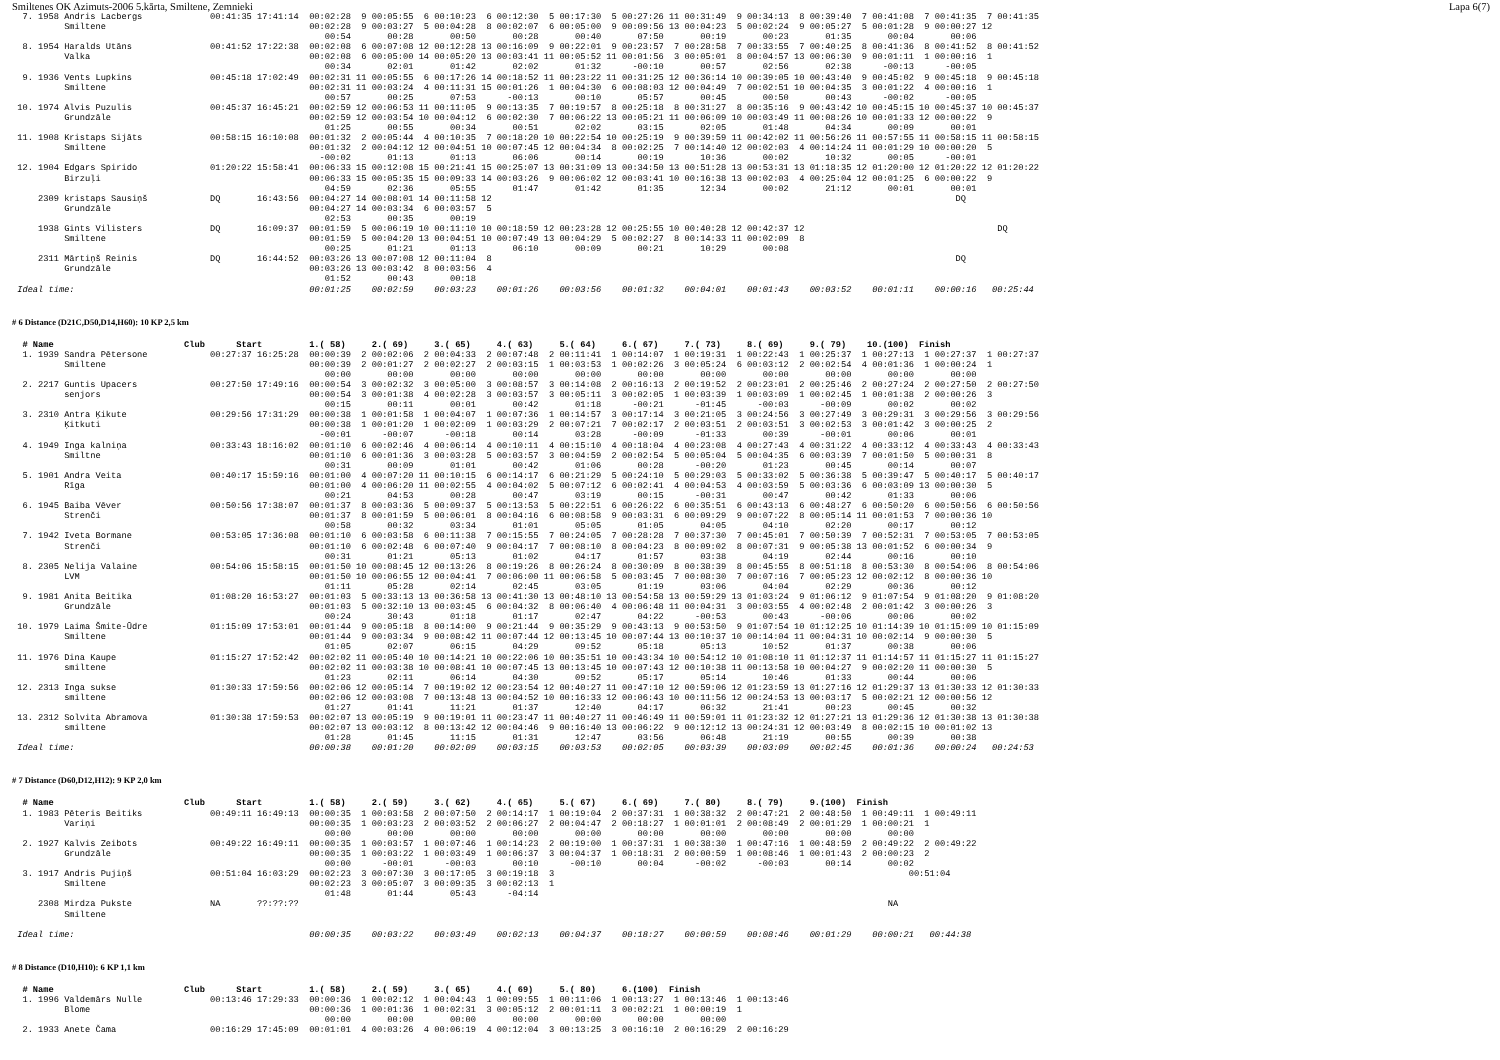Smiltenes OK Azimuts-2006 5.kārta, Smiltene, Zemnieki Lapa 6(7)
  7. 1958 Andris Lacbergs             00:41:35 17:41:14  00:02:28  9 00:05:55  6 00:10:23  6 00:12:30  5 00:17:30  5 00:27:26 11 00:31:49  9 00:34:13  8 00:39:40  7 00:41:08  7 00:41:35  7 00:41:35
          Smiltene                                       00:02:28  9 00:03:27  5 00:04:28  8 00:02:07  6 00:05:00  9 00:09:56 13 00:04:23  5 00:02:24  9 00:05:27  5 00:01:28  9 00:00:27 12
                                                            00:54       00:28       00:50       00:28       00:40       07:50       00:19       00:23       01:35       00:04       00:06
  8. 1954 Haralds Utāns               00:41:52 17:22:38  00:02:08  6 00:07:08 12 00:12:28 13 00:16:09  9 00:22:01  9 00:23:57  7 00:28:58  7 00:33:55  7 00:40:25  8 00:41:36  8 00:41:52  8 00:41:52
          Valka                                          00:02:08  6 00:05:00 14 00:05:20 13 00:03:41 11 00:05:52 11 00:01:56  3 00:05:01  8 00:04:57 13 00:06:30  9 00:01:11  1 00:00:16  1
                                                            00:34       02:01       01:42       02:02       01:32      -00:10       00:57       02:56       02:38      -00:13      -00:05
  9. 1936 Vents Lupkins               00:45:18 17:02:49  00:02:31 11 00:05:55  6 00:17:26 14 00:18:52 11 00:23:22 11 00:31:25 12 00:36:14 10 00:39:05 10 00:43:40  9 00:45:02  9 00:45:18  9 00:45:18
          Smiltene                                       00:02:31 11 00:03:24  4 00:11:31 15 00:01:26  1 00:04:30  6 00:08:03 12 00:04:49  7 00:02:51 10 00:04:35  3 00:01:22  4 00:00:16  1
                                                            00:57       00:25       07:53      -00:13       00:10       05:57       00:45       00:50       00:43      -00:02      -00:05
 10. 1974 Alvis Puzulis               00:45:37 16:45:21  00:02:59 12 00:06:53 11 00:11:05  9 00:13:35  7 00:19:57  8 00:25:18  8 00:31:27  8 00:35:16  9 00:43:42 10 00:45:15 10 00:45:37 10 00:45:37
          Grundzāle                                      00:02:59 12 00:03:54 10 00:04:12  6 00:02:30  7 00:06:22 13 00:05:21 11 00:06:09 10 00:03:49 11 00:08:26 10 00:01:33 12 00:00:22  9
                                                            01:25       00:55       00:34       00:51       02:02       03:15       02:05       01:48       04:34       00:09       00:01
 11. 1908 Kristaps Sijāts             00:58:15 16:10:08  00:01:32  2 00:05:44  4 00:10:35  7 00:18:20 10 00:22:54 10 00:25:19  9 00:39:59 11 00:42:02 11 00:56:26 11 00:57:55 11 00:58:15 11 00:58:15
          Smiltene                                       00:01:32  2 00:04:12 12 00:04:51 10 00:07:45 12 00:04:34  8 00:02:25  7 00:14:40 12 00:02:03  4 00:14:24 11 00:01:29 10 00:00:20  5
                                                           -00:02       01:13       01:13       06:06       00:14       00:19       10:36       00:02       10:32       00:05      -00:01
 12. 1904 Edgars Spirido              01:20:22 15:58:41  00:06:33 15 00:12:08 15 00:21:41 15 00:25:07 13 00:31:09 13 00:34:50 13 00:51:28 13 00:53:31 13 01:18:35 12 01:20:00 12 01:20:22 12 01:20:22
          Birzuļi                                        00:06:33 15 00:05:35 15 00:09:33 14 00:03:26  9 00:06:02 12 00:03:41 10 00:16:38 13 00:02:03  4 00:25:04 12 00:01:25  6 00:00:22  9
                                                            04:59       02:36       05:55       01:47       01:42       01:35       12:34       00:02       21:12       00:01       00:01
     2309 kristaps Sausiņš            DQ       16:43:56  00:04:27 14 00:08:01 14 00:11:58 12                                                                                         DQ
          Grundzāle                                      00:04:27 14 00:03:34  6 00:03:57  5
                                                            02:53       00:35       00:19
     1938 Gints Vilisters             DQ       16:09:37  00:01:59  5 00:06:19 10 00:11:10 10 00:18:59 12 00:23:28 12 00:25:55 10 00:40:28 12 00:42:37 12                                     DQ
          Smiltene                                       00:01:59  5 00:04:20 13 00:04:51 10 00:07:49 13 00:04:29  5 00:02:27  8 00:14:33 11 00:02:09  8
                                                            00:25       01:21       01:13       06:10       00:09       00:21       10:29       00:08
     2311 Mārtiņš Reinis              DQ       16:44:52  00:03:26 13 00:07:08 12 00:11:04  8                                                                                         DQ
          Grundzāle                                      00:03:26 13 00:03:42  8 00:03:56  4
                                                            01:52       00:43       00:18
 Ideal time:                                             00:01:25    00:02:59    00:03:23    00:01:26    00:03:56    00:01:32    00:04:01    00:01:43    00:03:52    00:01:11    00:00:16   00:25:44
# 6 Distance (D21C,D50,D14,H60): 10 KP 2,5 km
  # Name                         Club      Start         1.( 58)     2.( 69)     3.( 65)     4.( 63)     5.( 64)     6.( 67)     7.( 73)     8.( 69)     9.( 79)    10.(100)  Finish
  1. 1939 Sandra Pētersone            00:27:37 16:25:28  00:00:39  2 00:02:06  2 00:04:33  2 00:07:48  2 00:11:41  1 00:14:07  1 00:19:31  1 00:22:43  1 00:25:37  1 00:27:13  1 00:27:37  1 00:27:37
          Smiltene                                       00:00:39  2 00:01:27  2 00:02:27  2 00:03:15  1 00:03:53  1 00:02:26  3 00:05:24  6 00:03:12  2 00:02:54  4 00:01:36  1 00:00:24  1
                                                            00:00       00:00       00:00       00:00       00:00       00:00       00:00       00:00       00:00       00:00       00:00
  2. 2217 Guntis Upacers              00:27:50 17:49:16  00:00:54  3 00:02:32  3 00:05:00  3 00:08:57  3 00:14:08  2 00:16:13  2 00:19:52  2 00:23:01  2 00:25:46  2 00:27:24  2 00:27:50  2 00:27:50
          senjors                                        00:00:54  3 00:01:38  4 00:02:28  3 00:03:57  3 00:05:11  3 00:02:05  1 00:03:39  1 00:03:09  1 00:02:45  1 00:01:38  2 00:00:26  3
                                                            00:15       00:11       00:01       00:42       01:18      -00:21      -01:45      -00:03      -00:09       00:02       00:02
  3. 2310 Antra Ķikute                00:29:56 17:31:29  00:00:38  1 00:01:58  1 00:04:07  1 00:07:36  1 00:14:57  3 00:17:14  3 00:21:05  3 00:24:56  3 00:27:49  3 00:29:31  3 00:29:56  3 00:29:56
          Ķitkuti                                        00:00:38  1 00:01:20  1 00:02:09  1 00:03:29  2 00:07:21  7 00:02:17  2 00:03:51  2 00:03:51  3 00:02:53  3 00:01:42  3 00:00:25  2
                                                           -00:01      -00:07      -00:18       00:14       03:28      -00:09      -01:33       00:39      -00:01       00:06       00:01
  4. 1949 Inga kalniņa                00:33:43 18:16:02  00:01:10  6 00:02:46  4 00:06:14  4 00:10:11  4 00:15:10  4 00:18:04  4 00:23:08  4 00:27:43  4 00:31:22  4 00:33:12  4 00:33:43  4 00:33:43
          Smiltne                                        00:01:10  6 00:01:36  3 00:03:28  5 00:03:57  3 00:04:59  2 00:02:54  5 00:05:04  5 00:04:35  6 00:03:39  7 00:01:50  5 00:00:31  8
                                                            00:31       00:09       01:01       00:42       01:06       00:28      -00:20       01:23       00:45       00:14       00:07
  5. 1901 Andra Veita                 00:40:17 15:59:16  00:01:00  4 00:07:20 11 00:10:15  6 00:14:17  6 00:21:29  5 00:24:10  5 00:29:03  5 00:33:02  5 00:36:38  5 00:39:47  5 00:40:17  5 00:40:17
          Rīga                                           00:01:00  4 00:06:20 11 00:02:55  4 00:04:02  5 00:07:12  6 00:02:41  4 00:04:53  4 00:03:59  5 00:03:36  6 00:03:09 13 00:00:30  5
                                                            00:21       04:53       00:28       00:47       03:19       00:15      -00:31       00:47       00:42       01:33       00:06
  6. 1945 Baiba Vēver                 00:50:56 17:38:07  00:01:37  8 00:03:36  5 00:09:37  5 00:13:53  5 00:22:51  6 00:26:22  6 00:35:51  6 00:43:13  6 00:48:27  6 00:50:20  6 00:50:56  6 00:50:56
          Strenči                                        00:01:37  8 00:01:59  5 00:06:01  8 00:04:16  6 00:08:58  9 00:03:31  6 00:09:29  9 00:07:22  8 00:05:14 11 00:01:53  7 00:00:36 10
                                                            00:58       00:32       03:34       01:01       05:05       01:05       04:05       04:10       02:20       00:17       00:12
  7. 1942 Iveta Bormane               00:53:05 17:36:08  00:01:10  6 00:03:58  6 00:11:38  7 00:15:55  7 00:24:05  7 00:28:28  7 00:37:30  7 00:45:01  7 00:50:39  7 00:52:31  7 00:53:05  7 00:53:05
          Strenči                                        00:01:10  6 00:02:48  6 00:07:40  9 00:04:17  7 00:08:10  8 00:04:23  8 00:09:02  8 00:07:31  9 00:05:38 13 00:01:52  6 00:00:34  9
                                                            00:31       01:21       05:13       01:02       04:17       01:57       03:38       04:19       02:44       00:16       00:10
  8. 2305 Nelija Valaine              00:54:06 15:58:15  00:01:50 10 00:08:45 12 00:13:26  8 00:19:26  8 00:26:24  8 00:30:09  8 00:38:39  8 00:45:55  8 00:51:18  8 00:53:30  8 00:54:06  8 00:54:06
          LVM                                            00:01:50 10 00:06:55 12 00:04:41  7 00:06:00 11 00:06:58  5 00:03:45  7 00:08:30  7 00:07:16  7 00:05:23 12 00:02:12  8 00:00:36 10
                                                            01:11       05:28       02:14       02:45       03:05       01:19       03:06       04:04       02:29       00:36       00:12
  9. 1981 Anita Beitika               01:08:20 16:53:27  00:01:03  5 00:33:13 13 00:36:58 13 00:41:30 13 00:48:10 13 00:54:58 13 00:59:29 13 01:03:24  9 01:06:12  9 01:07:54  9 01:08:20  9 01:08:20
          Grundzāle                                      00:01:03  5 00:32:10 13 00:03:45  6 00:04:32  8 00:06:40  4 00:06:48 11 00:04:31  3 00:03:55  4 00:02:48  2 00:01:42  3 00:00:26  3
                                                            00:24       30:43       01:18       01:17       02:47       04:22      -00:53       00:43      -00:06       00:06       00:02
 10. 1979 Laima Šmite-Ūdre            01:15:09 17:53:01  00:01:44  9 00:05:18  8 00:14:00  9 00:21:44  9 00:35:29  9 00:43:13  9 00:53:50  9 01:07:54 10 01:12:25 10 01:14:39 10 01:15:09 10 01:15:09
          Smiltene                                       00:01:44  9 00:03:34  9 00:08:42 11 00:07:44 12 00:13:45 10 00:07:44 13 00:10:37 10 00:14:04 11 00:04:31 10 00:02:14  9 00:00:30  5
                                                            01:05       02:07       06:15       04:29       09:52       05:18       05:13       10:52       01:37       00:38       00:06
 11. 1976 Dina Kaupe                  01:15:27 17:52:42  00:02:02 11 00:05:40 10 00:14:21 10 00:22:06 10 00:35:51 10 00:43:34 10 00:54:12 10 01:08:10 11 01:12:37 11 01:14:57 11 01:15:27 11 01:15:27
          smiltene                                       00:02:02 11 00:03:38 10 00:08:41 10 00:07:45 13 00:13:45 10 00:07:43 12 00:10:38 11 00:13:58 10 00:04:27  9 00:02:20 11 00:00:30  5
                                                            01:23       02:11       06:14       04:30       09:52       05:17       05:14       10:46       01:33       00:44       00:06
 12. 2313 Inga sukse                  01:30:33 17:59:56  00:02:06 12 00:05:14  7 00:19:02 12 00:23:54 12 00:40:27 11 00:47:10 12 00:59:06 12 01:23:59 13 01:27:16 12 01:29:37 13 01:30:33 12 01:30:33
          smiltene                                       00:02:06 12 00:03:08  7 00:13:48 13 00:04:52 10 00:16:33 12 00:06:43 10 00:11:56 12 00:24:53 13 00:03:17  5 00:02:21 12 00:00:56 12
                                                            01:27       01:41       11:21       01:37       12:40       04:17       06:32       21:41       00:23       00:45       00:32
 13. 2312 Solvita Abramova            01:30:38 17:59:53  00:02:07 13 00:05:19  9 00:19:01 11 00:23:47 11 00:40:27 11 00:46:49 11 00:59:01 11 01:23:32 12 01:27:21 13 01:29:36 12 01:30:38 13 01:30:38
          smiltene                                       00:02:07 13 00:03:12  8 00:13:42 12 00:04:46  9 00:16:40 13 00:06:22  9 00:12:12 13 00:24:31 12 00:03:49  8 00:02:15 10 00:01:02 13
                                                            01:28       01:45       11:15       01:31       12:47       03:56       06:48       21:19       00:55       00:39       00:38
 Ideal time:                                             00:00:38    00:01:20    00:02:09    00:03:15    00:03:53    00:02:05    00:03:39    00:03:09    00:02:45    00:01:36    00:00:24   00:24:53
# 7 Distance (D60,D12,H12): 9 KP 2,0 km
  # Name                         Club      Start         1.( 58)     2.( 59)     3.( 62)     4.( 65)     5.( 67)     6.( 69)     7.( 80)     8.( 79)     9.(100)  Finish
  1. 1983 Pēteris Beitiks             00:49:11 16:49:13  00:00:35  1 00:03:58  2 00:07:50  2 00:14:17  1 00:19:04  2 00:37:31  1 00:38:32  2 00:47:21  2 00:48:50  1 00:49:11  1 00:49:11
          Variņi                                         00:00:35  1 00:03:23  2 00:03:52  2 00:06:27  2 00:04:47  2 00:18:27  1 00:01:01  2 00:08:49  2 00:01:29  1 00:00:21  1
                                                            00:00       00:00       00:00       00:00       00:00       00:00       00:00       00:00       00:00       00:00
  2. 1927 Kalvis Zeibots              00:49:22 16:49:11  00:00:35  1 00:03:57  1 00:07:46  1 00:14:23  2 00:19:00  1 00:37:31  1 00:38:30  1 00:47:16  1 00:48:59  2 00:49:22  2 00:49:22
          Grundzāle                                      00:00:35  1 00:03:22  1 00:03:49  1 00:06:37  3 00:04:37  1 00:18:31  2 00:00:59  1 00:08:46  1 00:01:43  2 00:00:23  2
                                                            00:00      -00:01      -00:03       00:10      -00:10       00:04      -00:02      -00:03       00:14       00:02
  3. 1917 Andris Pujiņš               00:51:04 16:03:29  00:02:23  3 00:07:30  3 00:17:05  3 00:19:18  3                                                                    00:51:04
          Smiltene                                       00:02:23  3 00:05:07  3 00:09:35  3 00:02:13  1
                                                            01:48       01:44       05:43      -04:14
     2308 Mirdza Pukste               NA       ??:??:??                                                                                                                 NA
          Smiltene

 Ideal time:                                             00:00:35    00:03:22    00:03:49    00:02:13    00:04:37    00:18:27    00:00:59    00:08:46    00:01:29    00:00:21   00:44:38
# 8 Distance (D10,H10): 6 KP 1,1 km
  # Name                         Club      Start         1.( 58)     2.( 59)     3.( 65)     4.( 69)     5.( 80)     6.(100)  Finish
  1. 1996 Valdemārs Nulle             00:13:46 17:29:33  00:00:36  1 00:02:12  1 00:04:43  1 00:09:55  1 00:11:06  1 00:13:27  1 00:13:46  1 00:13:46
          Blome                                          00:00:36  1 00:01:36  1 00:02:31  3 00:05:12  2 00:01:11  3 00:02:21  1 00:00:19  1
                                                            00:00       00:00       00:00       00:00       00:00       00:00       00:00
  2. 1933 Anete Čama                  00:16:29 17:45:09  00:01:01  4 00:03:26  4 00:06:19  4 00:12:04  3 00:13:25  3 00:16:10  2 00:16:29  2 00:16:29